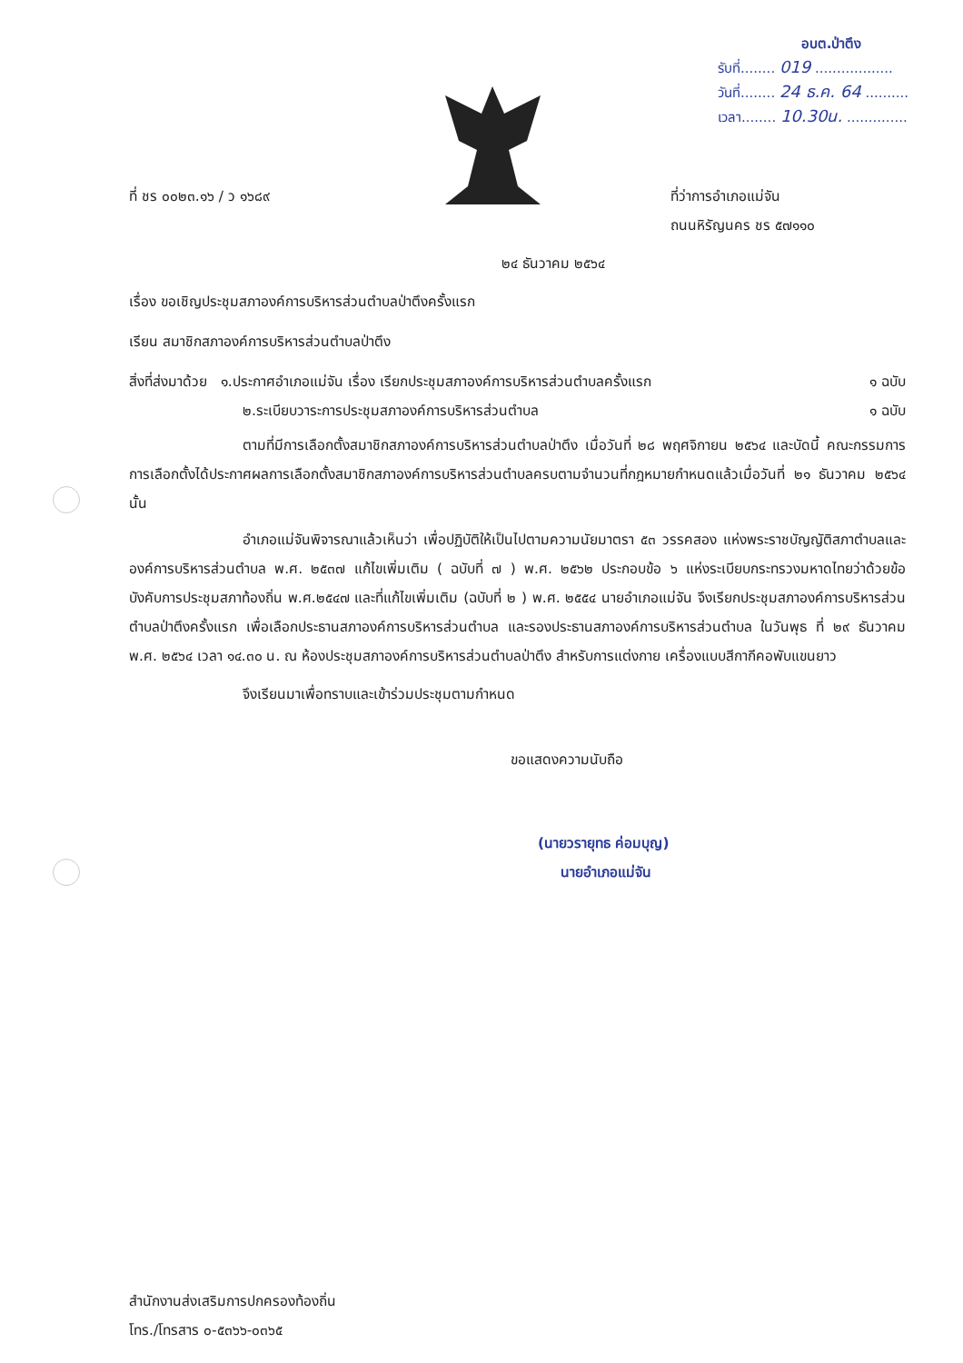อบต.ป่าตึง
รับที่........ 019 ..................
วันที่........ 24 ธ.ค. 64 ..........
เวลา........ 10.30น. ..............
ที่ ชร ๐๐๒๓.๑๖ / ว ๑๖๘๙ ที่ว่าการอำเภอแม่จัน
ถนนหิรัญนคร ชร ๕๗๑๑๐
๒๔ ธันวาคม ๒๕๖๔
เรื่อง ขอเชิญประชุมสภาองค์การบริหารส่วนตำบลป่าตึงครั้งแรก
เรียน สมาชิกสภาองค์การบริหารส่วนตำบลป่าตึง
สิ่งที่ส่งมาด้วย ๑.ประกาศอำเภอแม่จัน เรื่อง เรียกประชุมสภาองค์การบริหารส่วนตำบลครั้งแรก ๑ ฉบับ
๒.ระเบียบวาระการประชุมสภาองค์การบริหารส่วนตำบล ๑ ฉบับ
ตามที่มีการเลือกตั้งสมาชิกสภาองค์การบริหารส่วนตำบลป่าตึง เมื่อวันที่ ๒๘ พฤศจิกายน ๒๕๖๔ และบัดนี้ คณะกรรมการการเลือกตั้งได้ประกาศผลการเลือกตั้งสมาชิกสภาองค์การบริหารส่วนตำบลครบตามจำนวนที่กฎหมายกำหนดแล้วเมื่อวันที่ ๒๑ ธันวาคม ๒๕๖๔ นั้น
อำเภอแม่จันพิจารณาแล้วเห็นว่า เพื่อปฏิบัติให้เป็นไปตามความนัยมาตรา ๕๓ วรรคสอง แห่งพระราชบัญญัติสภาตำบลและองค์การบริหารส่วนตำบล พ.ศ. ๒๕๓๗ แก้ไขเพิ่มเติม ( ฉบับที่ ๗ ) พ.ศ. ๒๕๖๒ ประกอบข้อ ๖ แห่งระเบียบกระทรวงมหาดไทยว่าด้วยข้อบังคับการประชุมสภาท้องถิ่น พ.ศ.๒๕๔๗ และที่แก้ไขเพิ่มเติม (ฉบับที่ ๒ ) พ.ศ. ๒๕๕๔ นายอำเภอแม่จัน จึงเรียกประชุมสภาองค์การบริหารส่วนตำบลป่าตึงครั้งแรก เพื่อเลือกประธานสภาองค์การบริหารส่วนตำบล และรองประธานสภาองค์การบริหารส่วนตำบล ในวันพุธ ที่ ๒๙ ธันวาคม พ.ศ. ๒๕๖๔ เวลา ๑๔.๓๐ น. ณ ห้องประชุมสภาองค์การบริหารส่วนตำบลป่าตึง สำหรับการแต่งกาย เครื่องแบบสีกากีคอพับแขนยาว
จึงเรียนมาเพื่อทราบและเข้าร่วมประชุมตามกำหนด
ขอแสดงความนับถือ
(นายวรายุทธ ค่อมบุญ)
นายอำเภอแม่จัน
สำนักงานส่งเสริมการปกครองท้องถิ่น
โทร./โทรสาร ๐-๕๓๖๖-๐๓๖๕